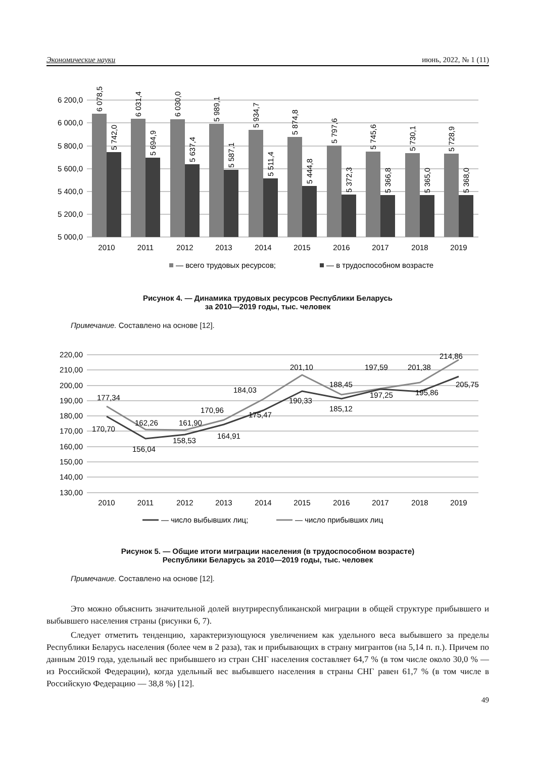Экономические науки июнь, 2022, № 1 (11)
6 200,0
6 000,0
5 800,0
5 600,0
5 400,0
5 200,0
5 000,0
6 078,5
5 742,0
6 031,4
5 694,9
6 030,0
5 637,4
5 989,1
5 587,1
5 934,7
5 511,4
5 874,8
5 444,8
5 797,6
5 372,3
5 745,6
5 366,8
5 730,1
5 365,0
5 728,9
5 368,0
2010
2011
2012
2013
2014
2015
2016
2017
2018
2019
— всего трудовых ресурсов;
— в трудоспособном возрасте
Рисунок 4. — Динамика трудовых ресурсов Республики Беларусь
за 2010—2019 годы, тыс. человек
Примечание. Составлено на основе [12].
220,00
210,00
200,00
190,00
180,00
170,00
160,00
150,00
140,00
130,00
177,34
170,70
162,26
156,04
161,90
158,53
170,96
164,91
184,03
175,47
201,10
190,33
188,45
185,12
197,59
197,25
201,38
195,86
214,86
205,75
2010
2011
2012
2013
2014
2015
2016
2017
2018
2019
— число выбывших лиц;
— число прибывших лиц
Рисунок 5. — Общие итоги миграции населения (в трудоспособном возрасте)
Республики Беларусь за 2010—2019 годы, тыс. человек
Примечание. Составлено на основе [12].
Это можно объяснить значительной долей внутриреспубликанской миграции в общей структуре прибывшего и выбывшего населения страны (рисунки 6, 7).
Следует отметить тенденцию, характеризующуюся увеличением как удельного веса выбывшего за пределы Республики Беларусь населения (более чем в 2 раза), так и прибывающих в страну мигрантов (на 5,14 п. п.). Причем по данным 2019 года, удельный вес прибывшего из стран СНГ населения составляет 64,7 % (в том числе около 30,0 % — из Российской Федерации), когда удельный вес выбывшего населения в страны СНГ равен 61,7 % (в том числе в Российскую Федерацию — 38,8 %) [12].
49